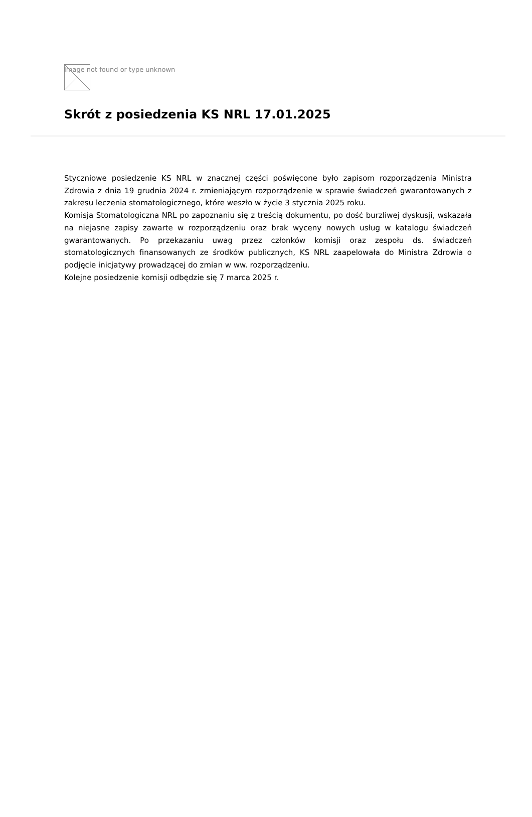Image not found or type unknown
Skrót z posiedzenia KS NRL 17.01.2025
Styczniowe posiedzenie KS NRL w znacznej części poświęcone było zapisom rozporządzenia Ministra Zdrowia z dnia 19 grudnia 2024 r. zmieniającym rozporządzenie w sprawie świadczeń gwarantowanych z zakresu leczenia stomatologicznego, które weszło w życie 3 stycznia 2025 roku.
Komisja Stomatologiczna NRL po zapoznaniu się z treścią dokumentu, po dość burzliwej dyskusji, wskazała na niejasne zapisy zawarte w rozporządzeniu oraz brak wyceny nowych usług w katalogu świadczeń gwarantowanych. Po przekazaniu uwag przez członków komisji oraz zespołu ds. świadczeń stomatologicznych finansowanych ze środków publicznych, KS NRL zaapelowała do Ministra Zdrowia o podjęcie inicjatywy prowadzącej do zmian w ww. rozporządzeniu.
Kolejne posiedzenie komisji odbędzie się 7 marca 2025 r.